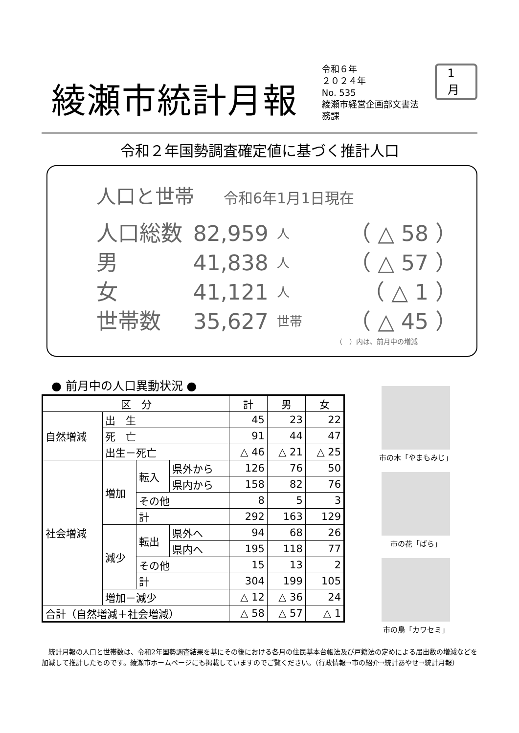綾瀬市統計月報
令和６年
２０２４年
No. 535
綾瀬市経営企画部文書法務課
1月
令和２年国勢調査確定値に基づく推計人口
人口と世帯 令和6年1月1日現在
人口総数 82,959
人
（ △ 58 ）
男 41,838
人
（ △ 57 ）
女 41,121
人
（ △ 1 ）
世帯数 35,627
世帯
（ △ 45 ）
（　）内は、前月中の増減
● 前月中の人口異動状況 ●
| 区 分 | | | | 計 | 男 | 女 |
| --- | --- | --- | --- | --- | --- | --- |
| 自然増減 | 出 生 | | | 45 | 23 | 22 |
| | 死 亡 | | | 91 | 44 | 47 |
| | 出生－死亡 | | | △ 46 | △ 21 | △ 25 |
| 社会増減 | 増加 | 転入 | 県外から | 126 | 76 | 50 |
| | | | 県内から | 158 | 82 | 76 |
| | | その他 | | 8 | 5 | 3 |
| | | 計 | | 292 | 163 | 129 |
| | 減少 | 転出 | 県外へ | 94 | 68 | 26 |
| | | | 県内へ | 195 | 118 | 77 |
| | | その他 | | 15 | 13 | 2 |
| | | 計 | | 304 | 199 | 105 |
| | 増加－減少 | | | △ 12 | △ 36 | 24 |
| 合計（自然増減＋社会増減） | | | | △ 58 | △ 57 | △ 1 |
市の木「やまもみじ」
市の花「ばら」
市の鳥「カワセミ」
統計月報の人口と世帯数は、令和2年国勢調査結果を基にその後における各月の住民基本台帳法及び戸籍法の定めによる届出数の増減などを加減して推計したものです。綾瀬市ホームページにも掲載していますのでご覧ください。（行政情報→市の紹介→統計あやせ→統計月報）